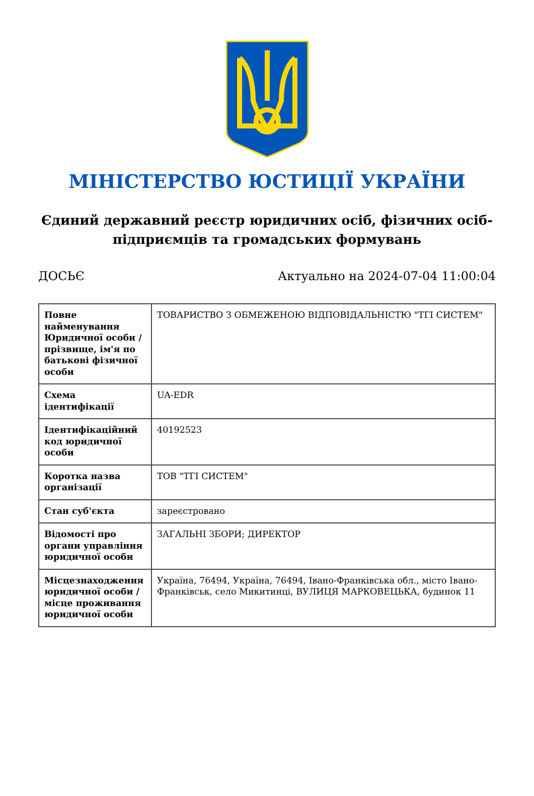МІНІСТЕРСТВО ЮСТИЦІЇ УКРАЇНИ
Єдиний державний реєстр юридичних осіб, фізичних осіб-підприємців та громадських формувань
ДОСЬЄ Актуально на 2024-07-04 11:00:04
| Повне найменування Юридичної особи / прізвище, ім'я по батькові фізичної особи | ТОВАРИСТВО З ОБМЕЖЕНОЮ ВІДПОВІДАЛЬНІСТЮ "ТГІ СИСТЕМ" |
| Схема ідентифікації | UA-EDR |
| Ідентифікаційний код юридичної особи | 40192523 |
| Коротка назва організації | ТОВ "ТГІ СИСТЕМ" |
| Стан суб'єкта | зареєстровано |
| Відомості про органи управління юридичної особи | ЗАГАЛЬНІ ЗБОРИ; ДИРЕКТОР |
| Місцезнаходження юридичної особи / місце проживання юридичної особи | Україна, 76494, Україна, 76494, Івано-Франківська обл., місто Івано-Франківськ, село Микитинці, ВУЛИЦЯ МАРКОВЕЦЬКА, будинок 11 |